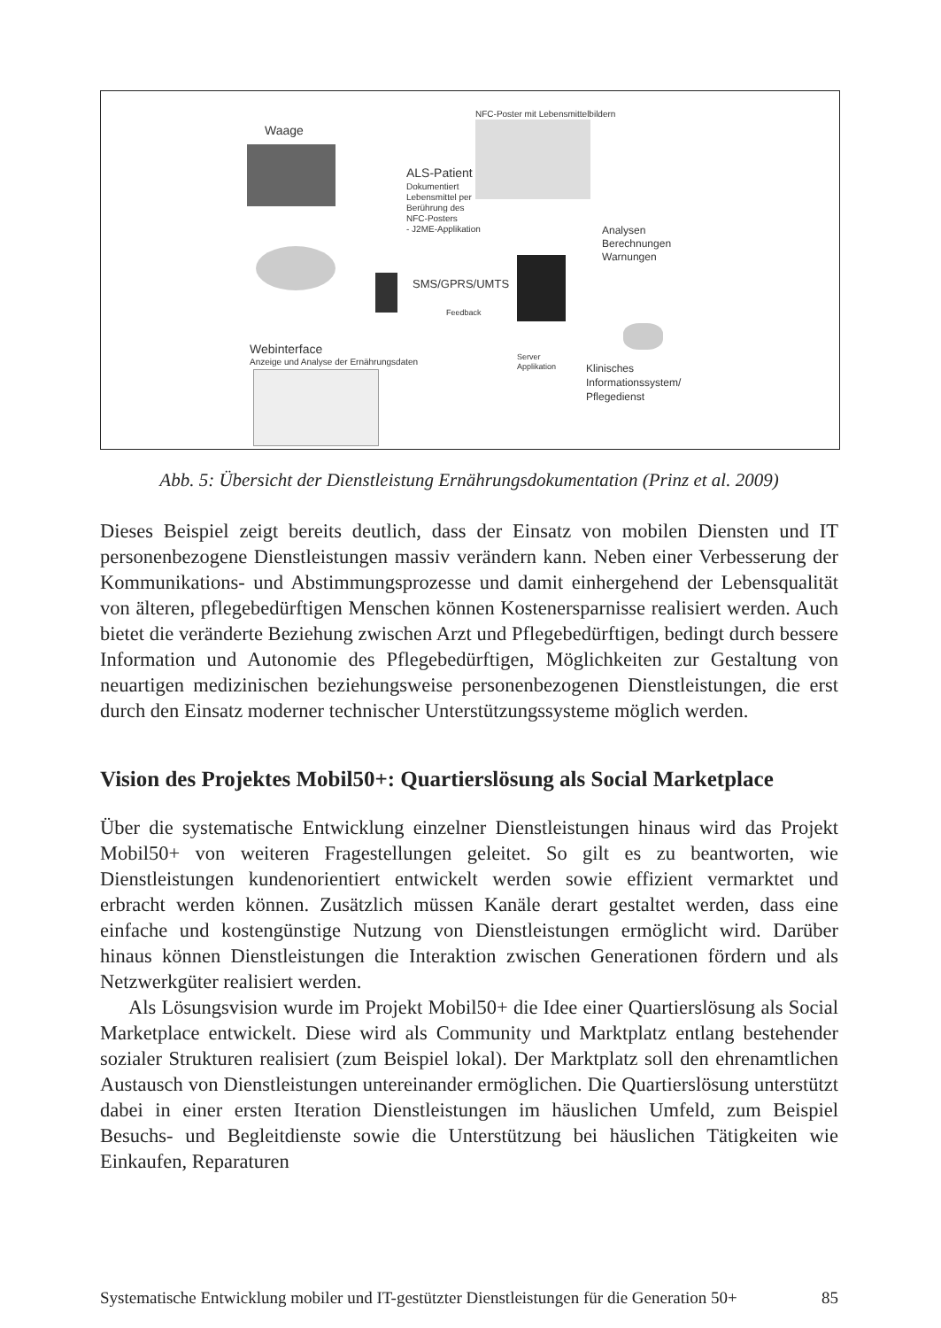Waage
ALS-Patient
Dokumentiert
Lebensmittel per
Berührung des
NFC-Posters
- J2ME-Applikation
NFC-Poster mit Lebensmittelbildern
Analysen
Berechnungen
Warnungen
SMS/GPRS/UMTS
Feedback
Webinterface
Anzeige und Analyse der Ernährungsdaten
Server
Applikation
Klinisches
Informationssystem/
Pflegedienst
Abb. 5: Übersicht der Dienstleistung Ernährungsdokumentation (Prinz et al. 2009)
Dieses Beispiel zeigt bereits deutlich, dass der Einsatz von mobilen Diensten und IT personenbezogene Dienstleistungen massiv verändern kann. Neben einer Verbesserung der Kommunikations- und Abstimmungsprozesse und damit einher­gehend der Lebensqualität von älteren, pflegebedürftigen Menschen können Kos­tenersparnisse realisiert werden. Auch bietet die veränderte Beziehung zwischen Arzt und Pflegebedürftigen, bedingt durch bessere Information und Autonomie des Pflegebedürftigen, Möglichkeiten zur Gestaltung von neuartigen medizini­schen beziehungsweise personenbezogenen Dienstleistungen, die erst durch den Einsatz moderner technischer Unterstützungssysteme möglich werden.
Vision des Projektes Mobil50+: Quartierslösung als Social Marketplace
Über die systematische Entwicklung einzelner Dienstleistungen hinaus wird das Projekt Mobil50+ von weiteren Fragestellungen geleitet. So gilt es zu beantwor­ten, wie Dienstleistungen kundenorientiert entwickelt werden sowie effizient vermarktet und erbracht werden können. Zusätzlich müssen Kanäle derart gestal­tet werden, dass eine einfache und kostengünstige Nutzung von Dienstleistun­gen ermöglicht wird. Darüber hinaus können Dienstleistungen die Interaktion zwischen Generationen fördern und als Netzwerkgüter realisiert werden.
Als Lösungsvision wurde im Projekt Mobil50+ die Idee einer Quartierslö­sung als Social Marketplace entwickelt. Diese wird als Community und Markt­platz entlang bestehender sozialer Strukturen realisiert (zum Beispiel lokal). Der Marktplatz soll den ehrenamtlichen Austausch von Dienstleistungen untereinan­der ermöglichen. Die Quartierslösung unterstützt dabei in einer ersten Iteration Dienstleistungen im häuslichen Umfeld, zum Beispiel Besuchs- und Begleitdienste sowie die Unterstützung bei häuslichen Tätigkeiten wie Einkaufen, Reparaturen
Systematische Entwicklung mobiler und IT-gestützter Dienstleistungen für die Generation 50+ 85